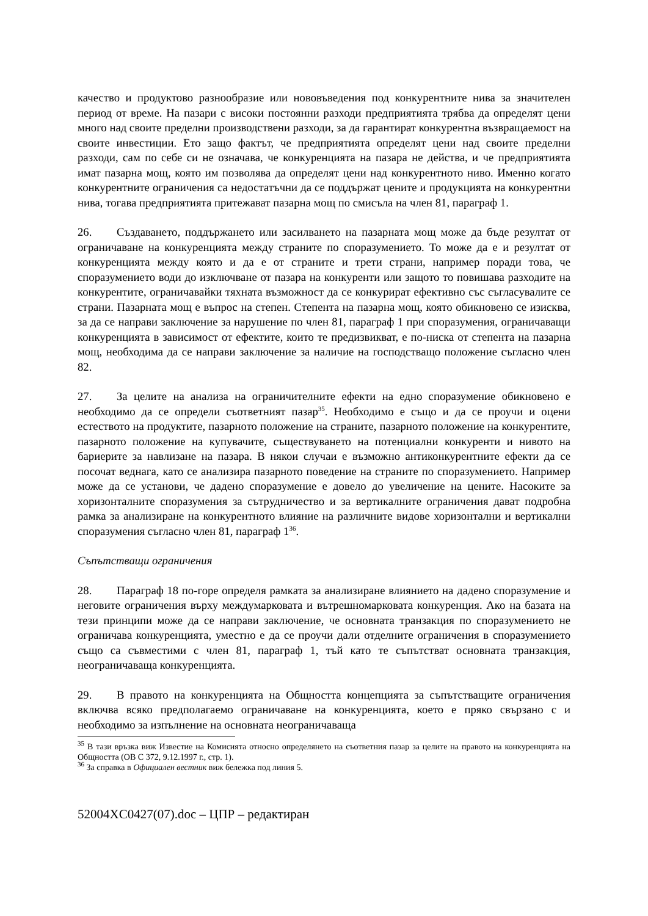качество и продуктово разнообразие или нововъведения под конкурентните нива за значителен период от време. На пазари с високи постоянни разходи предприятията трябва да определят цени много над своите пределни производствени разходи, за да гарантират конкурентна възвращаемост на своите инвестиции. Ето защо фактът, че предприятията определят цени над своите пределни разходи, сам по себе си не означава, че конкуренцията на пазара не действа, и че предприятията имат пазарна мощ, която им позволява да определят цени над конкурентното ниво. Именно когато конкурентните ограничения са недостатъчни да се поддържат цените и продукцията на конкурентни нива, тогава предприятията притежават пазарна мощ по смисъла на член 81, параграф 1.
26. Създаването, поддържането или засилването на пазарната мощ може да бъде резултат от ограничаване на конкуренцията между страните по споразумението. То може да е и резултат от конкуренцията между която и да е от страните и трети страни, например поради това, че споразумението води до изключване от пазара на конкуренти или защото то повишава разходите на конкурентите, ограничавайки тяхната възможност да се конкурират ефективно със съгласувалите се страни. Пазарната мощ е въпрос на степен. Степента на пазарна мощ, която обикновено се изисква, за да се направи заключение за нарушение по член 81, параграф 1 при споразумения, ограничаващи конкуренцията в зависимост от ефектите, които те предизвикват, е по-ниска от степента на пазарна мощ, необходима да се направи заключение за наличие на господстващо положение съгласно член 82.
27. За целите на анализа на ограничителните ефекти на едно споразумение обикновено е необходимо да се определи съответният пазар<sup>35</sup>. Необходимо е също и да се проучи и оцени естеството на продуктите, пазарното положение на страните, пазарното положение на конкурентите, пазарното положение на купувачите, съществуването на потенциални конкуренти и нивото на бариерите за навлизане на пазара. В някои случаи е възможно антиконкурентните ефекти да се посочат веднага, като се анализира пазарното поведение на страните по споразумението. Например може да се установи, че дадено споразумение е довело до увеличение на цените. Насоките за хоризонталните споразумения за сътрудничество и за вертикалните ограничения дават подробна рамка за анализиране на конкурентното влияние на различните видове хоризонтални и вертикални споразумения съгласно член 81, параграф 1<sup>36</sup>.
Съпътстващи ограничения
28. Параграф 18 по-горе определя рамката за анализиране влиянието на дадено споразумение и неговите ограничения върху междумарковата и вътрешномарковата конкуренция. Ако на базата на тези принципи може да се направи заключение, че основната транзакция по споразумението не ограничава конкуренцията, уместно е да се проучи дали отделните ограничения в споразумението също са съвместими с член 81, параграф 1, тъй като те съпътстват основната транзакция, неограничаваща конкуренцията.
29. В правото на конкуренцията на Общността концепцията за съпътстващите ограничения включва всяко предполагаемо ограничаване на конкуренцията, което е пряко свързано с и необходимо за изпълнение на основната неограничаваща
<sup>35</sup> В тази връзка виж Известие на Комисията относно определянето на съответния пазар за целите на правото на конкуренцията на Общността (ОВ C 372, 9.12.1997 г., стр. 1).
<sup>36</sup> За справка в Официален вестник виж бележка под линия 5.
52004XC0427(07).doc – ЦПР – редактиран